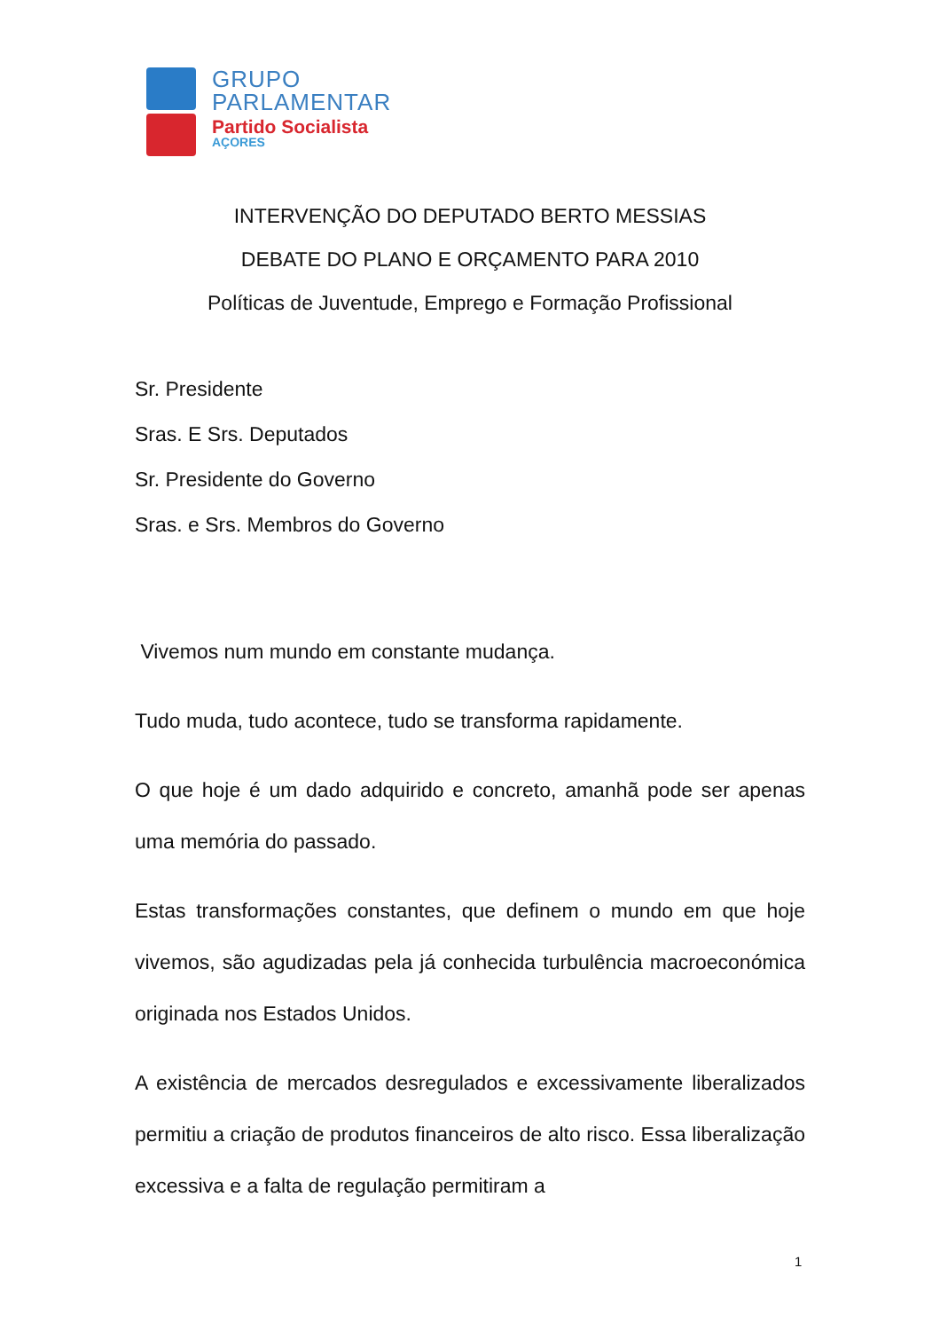GRUPO
PARLAMENTAR
Partido Socialista
AÇORES
INTERVENÇÃO DO DEPUTADO BERTO MESSIAS
DEBATE DO PLANO E ORÇAMENTO PARA 2010
Políticas de Juventude, Emprego e Formação Profissional
Sr. Presidente
Sras. E Srs. Deputados
Sr. Presidente do Governo
Sras. e Srs. Membros do Governo
Vivemos num mundo em constante mudança.
Tudo muda, tudo acontece, tudo se transforma rapidamente.
O que hoje é um dado adquirido e concreto, amanhã pode ser apenas uma memória do passado.
Estas transformações constantes, que definem o mundo em que hoje vivemos, são agudizadas pela já conhecida turbulência macroeconómica originada nos Estados Unidos.
A existência de mercados desregulados e excessivamente liberalizados permitiu a criação de produtos financeiros de alto risco. Essa liberalização excessiva e a falta de regulação permitiram a
1